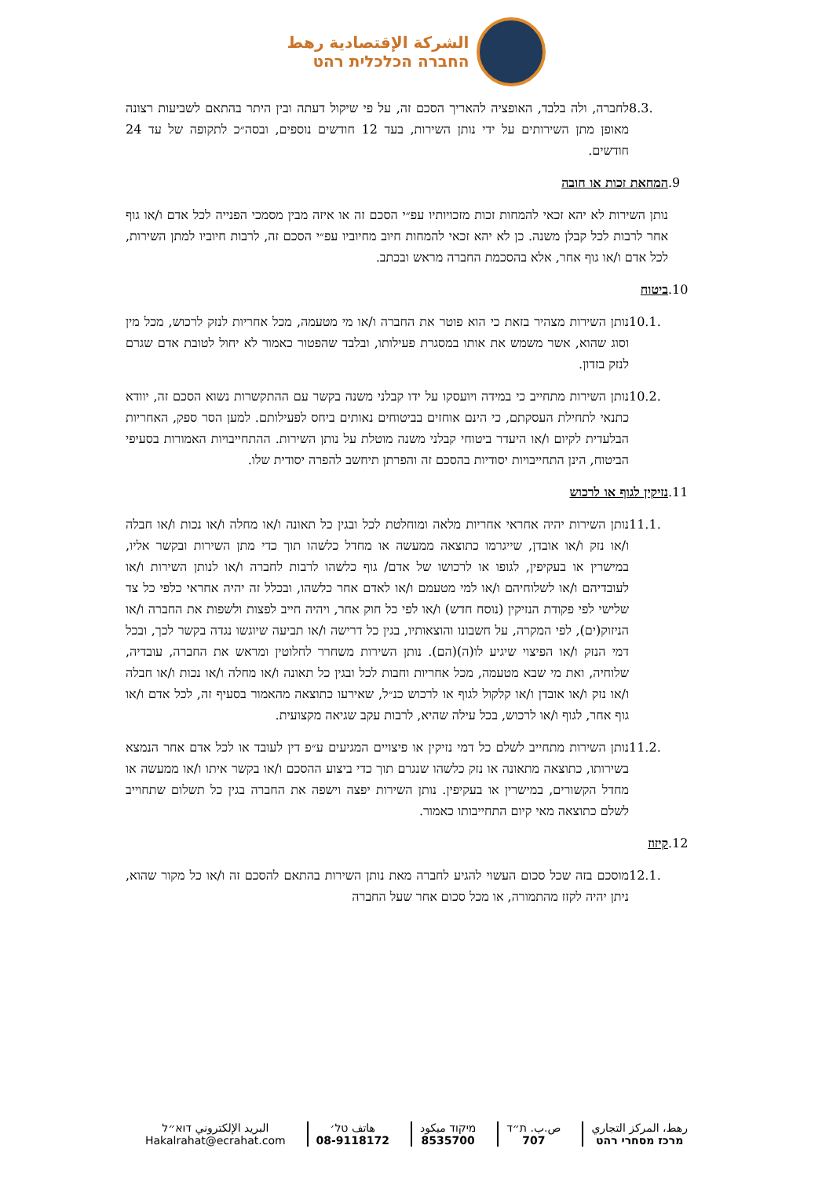الشركة الإقتصادية رهط
החברה הכלכלית רהט
8.3. לחברה, ולה בלבד, האופציה להאריך הסכם זה, על פי שיקול דעתה ובין היתר בהתאם לשביעות רצונה מאופן מתן השירותים על ידי נותן השירות, בעד 12 חודשים נוספים, ובסה״כ לתקופה של עד 24 חודשים.
.9 המחאת זכות או חובה
נותן השירות לא יהא זכאי להמחות זכות מזכויותיו עפ״י הסכם זה או איזה מבין מסמכי הפנייה לכל אדם ו/או גוף אחר לרבות לכל קבלן משנה. כן לא יהא זכאי להמחות חיוב מחיוביו עפ״י הסכם זה, לרבות חיוביו למתן השירות, לכל אדם ו/או גוף אחר, אלא בהסכמת החברה מראש ובכתב.
.10 ביטוח
10.1. נותן השירות מצהיר בזאת כי הוא פוטר את החברה ו/או מי מטעמה, מכל אחריות לנזק לרכוש, מכל מין וסוג שהוא, אשר משמש את אותו במסגרת פעילותו, ובלבד שהפטור כאמור לא יחול לטובת אדם שגרם לנזק בזדון.
10.2. נותן השירות מתחייב כי במידה ויועסקו על ידו קבלני משנה בקשר עם ההתקשרות נשוא הסכם זה, יוודא כתנאי לתחילת העסקתם, כי הינם אוחזים בביטוחים נאותים ביחס לפעילותם. למען הסר ספק, האחריות הבלעדית לקיום ו/או היעדר ביטוחי קבלני משנה מוטלת על נותן השירות. ההתחייבויות האמורות בסעיפי הביטוח, הינן התחייבויות יסודיות בהסכם זה והפרתן תיחשב להפרה יסודית שלו.
.11 נזיקין לגוף או לרכוש
11.1. נותן השירות יהיה אחראי אחריות מלאה ומוחלטת לכל ובגין כל תאונה ו/או מחלה ו/או נכות ו/או חבלה ו/או נזק ו/או אובדן, שייגרמו כתוצאה ממעשה או מחדל כלשהו תוך כדי מתן השירות ובקשר אליו, במישרין או בעקיפין, לגופו או לרכושו של אדם/ גוף כלשהו לרבות לחברה ו/או לנותן השירות ו/או לעובדיהם ו/או לשלוחיהם ו/או למי מטעמם ו/או לאדם אחר כלשהו, ובכלל זה יהיה אחראי כלפי כל צד שלישי לפי פקודת הנזיקין (נוסח חדש) ו/או לפי כל חוק אחר, ויהיה חייב לפצות ולשפות את החברה ו/או הניזוק(ים), לפי המקרה, על חשבונו והוצאותיו, בגין כל דרישה ו/או תביעה שיוגשו נגדה בקשר לכך, ובכל דמי הנזק ו/או הפיצוי שיגיע לו(ה)(הם). נותן השירות משחרר לחלוטין ומראש את החברה, עובדיה, שלוחיה, ואת מי שבא מטעמה, מכל אחריות וחבות לכל ובגין כל תאונה ו/או מחלה ו/או נכות ו/או חבלה ו/או נזק ו/או אובדן ו/או קלקול לגוף או לרכוש כנ״ל, שאירעו כתוצאה מהאמור בסעיף זה, לכל אדם ו/או גוף אחר, לגוף ו/או לרכוש, בכל עילה שהיא, לרבות עקב שגיאה מקצועית.
11.2. נותן השירות מתחייב לשלם כל דמי נזיקין או פיצויים המגיעים ע״פ דין לעובד או לכל אדם אחר הנמצא בשירותו, כתוצאה מתאונה או נזק כלשהו שנגרם תוך כדי ביצוע ההסכם ו/או בקשר איתו ו/או ממעשה או מחדל הקשורים, במישרין או בעקיפין. נותן השירות יפצה וישפה את החברה בגין כל תשלום שתחוייב לשלם כתוצאה מאי קיום התחייבותו כאמור.
.12 קיזוז
12.1. מוסכם בזה שכל סכום העשוי להגיע לחברה מאת נותן השירות בהתאם להסכם זה ו/או כל מקור שהוא, ניתן יהיה לקזז מהתמורה, או מכל סכום אחר שעל החברה
رهط، المركز التجاري
מרכז מסחרי רהט
ص.ب. ת״ד
707
מיקוד ميكود
8535700
هاتف טל׳
08-9118172
البريد الإلكتروني דוא״ל
Hakalrahat@ecrahat.com